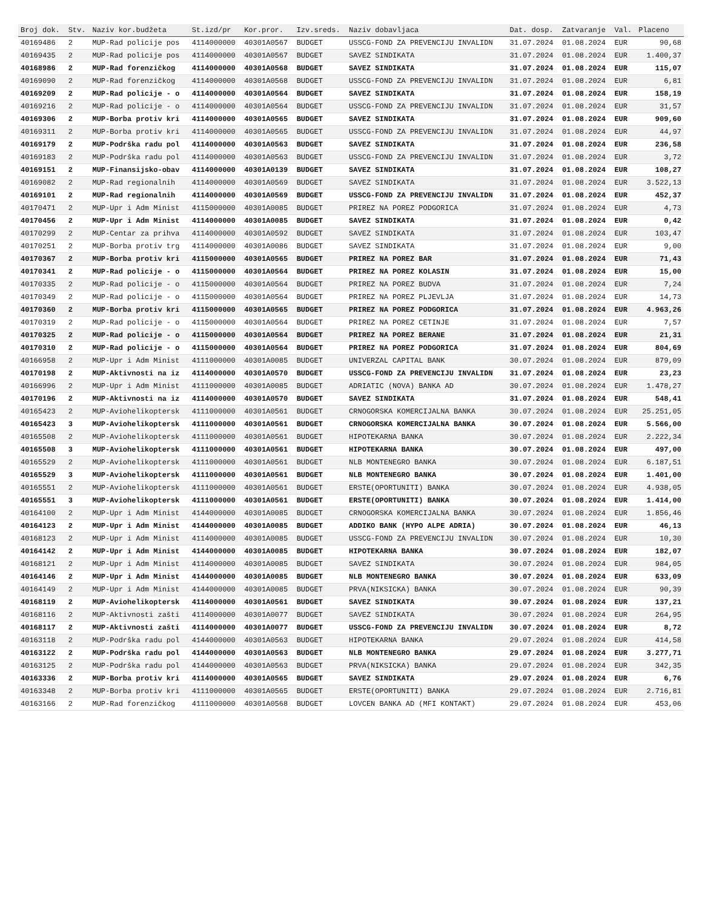| Broj dok. | Stv. | Naziv kor.budžeta | St.izd/pr | Kor.pror. | Izv.sreds. | Naziv dobavljaca | Dat. dosp. | Zatvaranje | Val. | Placeno |
| --- | --- | --- | --- | --- | --- | --- | --- | --- | --- | --- |
| 40169486 | 2 | MUP-Rad policije pos | 4114000000 | 40301A0567 | BUDGET | USSCG-FOND ZA PREVENCIJU INVALIDN | 31.07.2024 | 01.08.2024 | EUR | 90,68 |
| 40169435 | 2 | MUP-Rad policije pos | 4114000000 | 40301A0567 | BUDGET | SAVEZ SINDIKATA | 31.07.2024 | 01.08.2024 | EUR | 1.400,37 |
| 40168986 | 2 | MUP-Rad forenzičkog | 4114000000 | 40301A0568 | BUDGET | SAVEZ SINDIKATA | 31.07.2024 | 01.08.2024 | EUR | 115,07 |
| 40169090 | 2 | MUP-Rad forenzičkog | 4114000000 | 40301A0568 | BUDGET | USSCG-FOND ZA PREVENCIJU INVALIDN | 31.07.2024 | 01.08.2024 | EUR | 6,81 |
| 40169209 | 2 | MUP-Rad policije - o | 4114000000 | 40301A0564 | BUDGET | SAVEZ SINDIKATA | 31.07.2024 | 01.08.2024 | EUR | 158,19 |
| 40169216 | 2 | MUP-Rad policije - o | 4114000000 | 40301A0564 | BUDGET | USSCG-FOND ZA PREVENCIJU INVALIDN | 31.07.2024 | 01.08.2024 | EUR | 31,57 |
| 40169306 | 2 | MUP-Borba protiv kri | 4114000000 | 40301A0565 | BUDGET | SAVEZ SINDIKATA | 31.07.2024 | 01.08.2024 | EUR | 909,60 |
| 40169311 | 2 | MUP-Borba protiv kri | 4114000000 | 40301A0565 | BUDGET | USSCG-FOND ZA PREVENCIJU INVALIDN | 31.07.2024 | 01.08.2024 | EUR | 44,97 |
| 40169179 | 2 | MUP-Podrška radu pol | 4114000000 | 40301A0563 | BUDGET | SAVEZ SINDIKATA | 31.07.2024 | 01.08.2024 | EUR | 236,58 |
| 40169183 | 2 | MUP-Podrška radu pol | 4114000000 | 40301A0563 | BUDGET | USSCG-FOND ZA PREVENCIJU INVALIDN | 31.07.2024 | 01.08.2024 | EUR | 3,72 |
| 40169151 | 2 | MUP-Finansijsko-obav | 4114000000 | 40301A0139 | BUDGET | SAVEZ SINDIKATA | 31.07.2024 | 01.08.2024 | EUR | 108,27 |
| 40169082 | 2 | MUP-Rad regionalnih | 4114000000 | 40301A0569 | BUDGET | SAVEZ SINDIKATA | 31.07.2024 | 01.08.2024 | EUR | 3.522,13 |
| 40169101 | 2 | MUP-Rad regionalnih | 4114000000 | 40301A0569 | BUDGET | USSCG-FOND ZA PREVENCIJU INVALIDN | 31.07.2024 | 01.08.2024 | EUR | 452,37 |
| 40170471 | 2 | MUP-Upr i Adm Minist | 4115000000 | 40301A0085 | BUDGET | PRIREZ NA POREZ PODGORICA | 31.07.2024 | 01.08.2024 | EUR | 4,73 |
| 40170456 | 2 | MUP-Upr i Adm Minist | 4114000000 | 40301A0085 | BUDGET | SAVEZ SINDIKATA | 31.07.2024 | 01.08.2024 | EUR | 0,42 |
| 40170299 | 2 | MUP-Centar za prihva | 4114000000 | 40301A0592 | BUDGET | SAVEZ SINDIKATA | 31.07.2024 | 01.08.2024 | EUR | 103,47 |
| 40170251 | 2 | MUP-Borba protiv trg | 4114000000 | 40301A0086 | BUDGET | SAVEZ SINDIKATA | 31.07.2024 | 01.08.2024 | EUR | 9,00 |
| 40170367 | 2 | MUP-Borba protiv kri | 4115000000 | 40301A0565 | BUDGET | PRIREZ NA POREZ BAR | 31.07.2024 | 01.08.2024 | EUR | 71,43 |
| 40170341 | 2 | MUP-Rad policije - o | 4115000000 | 40301A0564 | BUDGET | PRIREZ NA POREZ KOLASIN | 31.07.2024 | 01.08.2024 | EUR | 15,00 |
| 40170335 | 2 | MUP-Rad policije - o | 4115000000 | 40301A0564 | BUDGET | PRIREZ NA POREZ BUDVA | 31.07.2024 | 01.08.2024 | EUR | 7,24 |
| 40170349 | 2 | MUP-Rad policije - o | 4115000000 | 40301A0564 | BUDGET | PRIREZ NA POREZ PLJEVLJA | 31.07.2024 | 01.08.2024 | EUR | 14,73 |
| 40170360 | 2 | MUP-Borba protiv kri | 4115000000 | 40301A0565 | BUDGET | PRIREZ NA POREZ PODGORICA | 31.07.2024 | 01.08.2024 | EUR | 4.963,26 |
| 40170319 | 2 | MUP-Rad policije - o | 4115000000 | 40301A0564 | BUDGET | PRIREZ NA POREZ CETINJE | 31.07.2024 | 01.08.2024 | EUR | 7,57 |
| 40170325 | 2 | MUP-Rad policije - o | 4115000000 | 40301A0564 | BUDGET | PRIREZ NA POREZ BERANE | 31.07.2024 | 01.08.2024 | EUR | 21,31 |
| 40170310 | 2 | MUP-Rad policije - o | 4115000000 | 40301A0564 | BUDGET | PRIREZ NA POREZ PODGORICA | 31.07.2024 | 01.08.2024 | EUR | 804,69 |
| 40166958 | 2 | MUP-Upr i Adm Minist | 4111000000 | 40301A0085 | BUDGET | UNIVERZAL CAPITAL BANK | 30.07.2024 | 01.08.2024 | EUR | 879,09 |
| 40170198 | 2 | MUP-Aktivnosti na iz | 4114000000 | 40301A0570 | BUDGET | USSCG-FOND ZA PREVENCIJU INVALIDN | 31.07.2024 | 01.08.2024 | EUR | 23,23 |
| 40166996 | 2 | MUP-Upr i Adm Minist | 4111000000 | 40301A0085 | BUDGET | ADRIATIC (NOVA) BANKA AD | 30.07.2024 | 01.08.2024 | EUR | 1.478,27 |
| 40170196 | 2 | MUP-Aktivnosti na iz | 4114000000 | 40301A0570 | BUDGET | SAVEZ SINDIKATA | 31.07.2024 | 01.08.2024 | EUR | 548,41 |
| 40165423 | 2 | MUP-Aviohelikoptersk | 4111000000 | 40301A0561 | BUDGET | CRNOGORSKA KOMERCIJALNA BANKA | 30.07.2024 | 01.08.2024 | EUR | 25.251,05 |
| 40165423 | 3 | MUP-Aviohelikoptersk | 4111000000 | 40301A0561 | BUDGET | CRNOGORSKA KOMERCIJALNA BANKA | 30.07.2024 | 01.08.2024 | EUR | 5.566,00 |
| 40165508 | 2 | MUP-Aviohelikoptersk | 4111000000 | 40301A0561 | BUDGET | HIPOTEKARNA BANKA | 30.07.2024 | 01.08.2024 | EUR | 2.222,34 |
| 40165508 | 3 | MUP-Aviohelikoptersk | 4111000000 | 40301A0561 | BUDGET | HIPOTEKARNA BANKA | 30.07.2024 | 01.08.2024 | EUR | 497,00 |
| 40165529 | 2 | MUP-Aviohelikoptersk | 4111000000 | 40301A0561 | BUDGET | NLB MONTENEGRO BANKA | 30.07.2024 | 01.08.2024 | EUR | 6.187,51 |
| 40165529 | 3 | MUP-Aviohelikoptersk | 4111000000 | 40301A0561 | BUDGET | NLB MONTENEGRO BANKA | 30.07.2024 | 01.08.2024 | EUR | 1.401,00 |
| 40165551 | 2 | MUP-Aviohelikoptersk | 4111000000 | 40301A0561 | BUDGET | ERSTE(OPORTUNITI) BANKA | 30.07.2024 | 01.08.2024 | EUR | 4.938,05 |
| 40165551 | 3 | MUP-Aviohelikoptersk | 4111000000 | 40301A0561 | BUDGET | ERSTE(OPORTUNITI) BANKA | 30.07.2024 | 01.08.2024 | EUR | 1.414,00 |
| 40164100 | 2 | MUP-Upr i Adm Minist | 4144000000 | 40301A0085 | BUDGET | CRNOGORSKA KOMERCIJALNA BANKA | 30.07.2024 | 01.08.2024 | EUR | 1.856,46 |
| 40164123 | 2 | MUP-Upr i Adm Minist | 4144000000 | 40301A0085 | BUDGET | ADDIKO BANK (HYPO ALPE ADRIA) | 30.07.2024 | 01.08.2024 | EUR | 46,13 |
| 40168123 | 2 | MUP-Upr i Adm Minist | 4114000000 | 40301A0085 | BUDGET | USSCG-FOND ZA PREVENCIJU INVALIDN | 30.07.2024 | 01.08.2024 | EUR | 10,30 |
| 40164142 | 2 | MUP-Upr i Adm Minist | 4144000000 | 40301A0085 | BUDGET | HIPOTEKARNA BANKA | 30.07.2024 | 01.08.2024 | EUR | 182,07 |
| 40168121 | 2 | MUP-Upr i Adm Minist | 4114000000 | 40301A0085 | BUDGET | SAVEZ SINDIKATA | 30.07.2024 | 01.08.2024 | EUR | 984,05 |
| 40164146 | 2 | MUP-Upr i Adm Minist | 4144000000 | 40301A0085 | BUDGET | NLB MONTENEGRO BANKA | 30.07.2024 | 01.08.2024 | EUR | 633,09 |
| 40164149 | 2 | MUP-Upr i Adm Minist | 4144000000 | 40301A0085 | BUDGET | PRVA(NIKSICKA) BANKA | 30.07.2024 | 01.08.2024 | EUR | 90,39 |
| 40168119 | 2 | MUP-Aviohelikoptersk | 4114000000 | 40301A0561 | BUDGET | SAVEZ SINDIKATA | 30.07.2024 | 01.08.2024 | EUR | 137,21 |
| 40168116 | 2 | MUP-Aktivnosti zašti | 4114000000 | 40301A0077 | BUDGET | SAVEZ SINDIKATA | 30.07.2024 | 01.08.2024 | EUR | 264,95 |
| 40168117 | 2 | MUP-Aktivnosti zašti | 4114000000 | 40301A0077 | BUDGET | USSCG-FOND ZA PREVENCIJU INVALIDN | 30.07.2024 | 01.08.2024 | EUR | 8,72 |
| 40163118 | 2 | MUP-Podrška radu pol | 4144000000 | 40301A0563 | BUDGET | HIPOTEKARNA BANKA | 29.07.2024 | 01.08.2024 | EUR | 414,58 |
| 40163122 | 2 | MUP-Podrška radu pol | 4144000000 | 40301A0563 | BUDGET | NLB MONTENEGRO BANKA | 29.07.2024 | 01.08.2024 | EUR | 3.277,71 |
| 40163125 | 2 | MUP-Podrška radu pol | 4144000000 | 40301A0563 | BUDGET | PRVA(NIKSICKA) BANKA | 29.07.2024 | 01.08.2024 | EUR | 342,35 |
| 40163336 | 2 | MUP-Borba protiv kri | 4114000000 | 40301A0565 | BUDGET | SAVEZ SINDIKATA | 29.07.2024 | 01.08.2024 | EUR | 6,76 |
| 40163348 | 2 | MUP-Borba protiv kri | 4111000000 | 40301A0565 | BUDGET | ERSTE(OPORTUNITI) BANKA | 29.07.2024 | 01.08.2024 | EUR | 2.716,81 |
| 40163166 | 2 | MUP-Rad forenzičkog | 4111000000 | 40301A0568 | BUDGET | LOVCEN BANKA AD (MFI KONTAKT) | 29.07.2024 | 01.08.2024 | EUR | 453,06 |